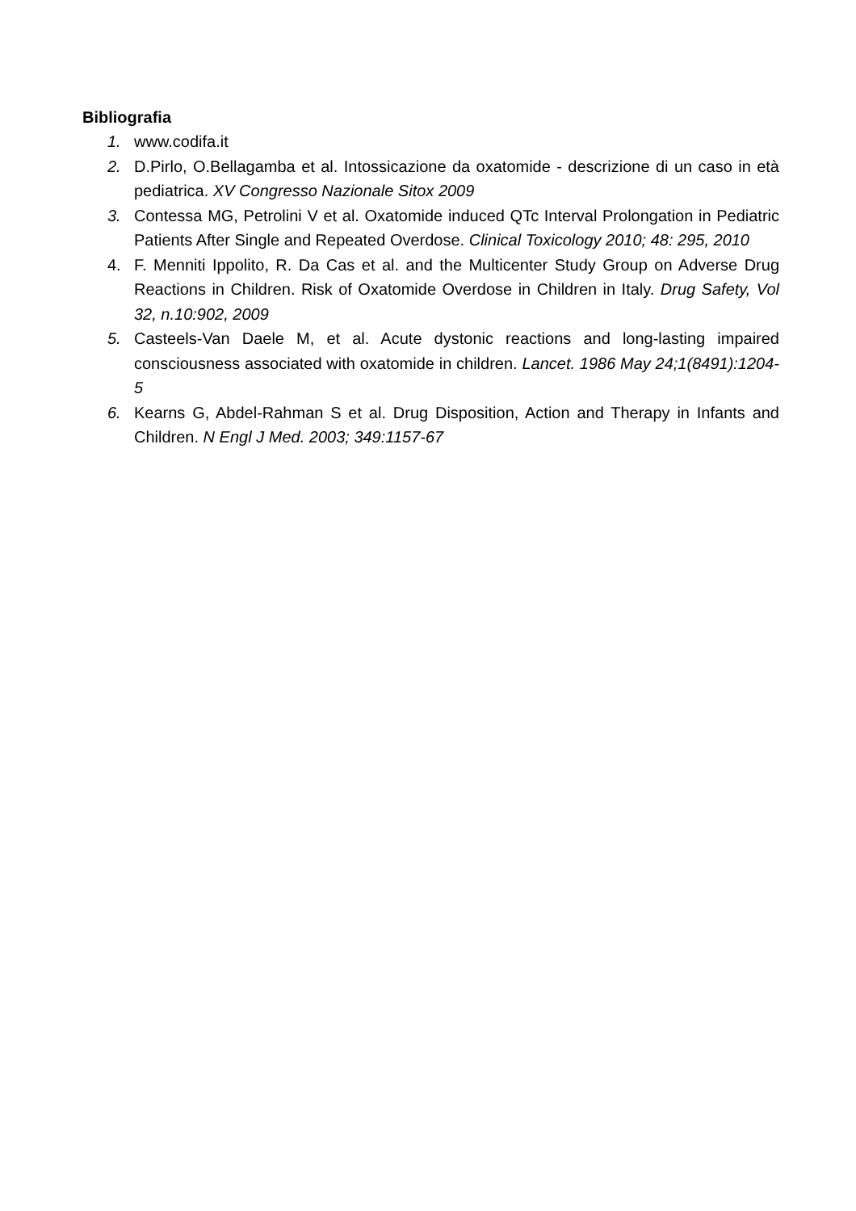Bibliografia
1. www.codifa.it
2. D.Pirlo, O.Bellagamba et al. Intossicazione da oxatomide - descrizione di un caso in età pediatrica. XV Congresso Nazionale Sitox 2009
3. Contessa MG, Petrolini V et al. Oxatomide induced QTc Interval Prolongation in Pediatric Patients After Single and Repeated Overdose. Clinical Toxicology 2010; 48: 295, 2010
4. F. Menniti Ippolito, R. Da Cas et al. and the Multicenter Study Group on Adverse Drug Reactions in Children. Risk of Oxatomide Overdose in Children in Italy. Drug Safety, Vol 32, n.10:902, 2009
5. Casteels-Van Daele M, et al. Acute dystonic reactions and long-lasting impaired consciousness associated with oxatomide in children. Lancet. 1986 May 24;1(8491):1204-5
6. Kearns G, Abdel-Rahman S et al. Drug Disposition, Action and Therapy in Infants and Children. N Engl J Med. 2003; 349:1157-67